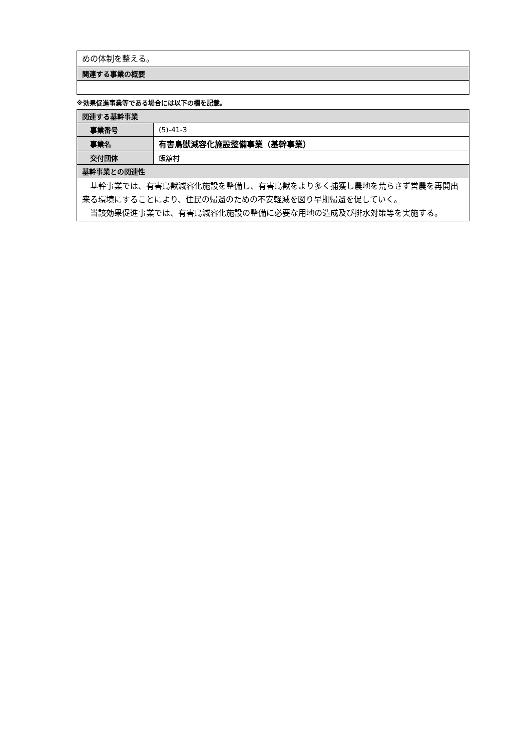| めの体制を整える。 |
| 関連する事業の概要 |
※効果促進事業等である場合には以下の欄を記載。
| 関連する基幹事業 | |
| 事業番号 | (5)-41-3 |
| 事業名 | 有害鳥獣減容化施設整備事業（基幹事業） |
| 交付団体 | 飯舘村 |
| 基幹事業との関連性 | |
| 基幹事業では、有害鳥獣減容化施設を整備し、有害鳥獣をより多く捕獲し農地を荒らさず営農を再開出来る環境にすることにより、住民の帰還のための不安軽減を図り早期帰還を促していく。 当該効果促進事業では、有害鳥減容化施設の整備に必要な用地の造成及び排水対策等を実施する。 | |